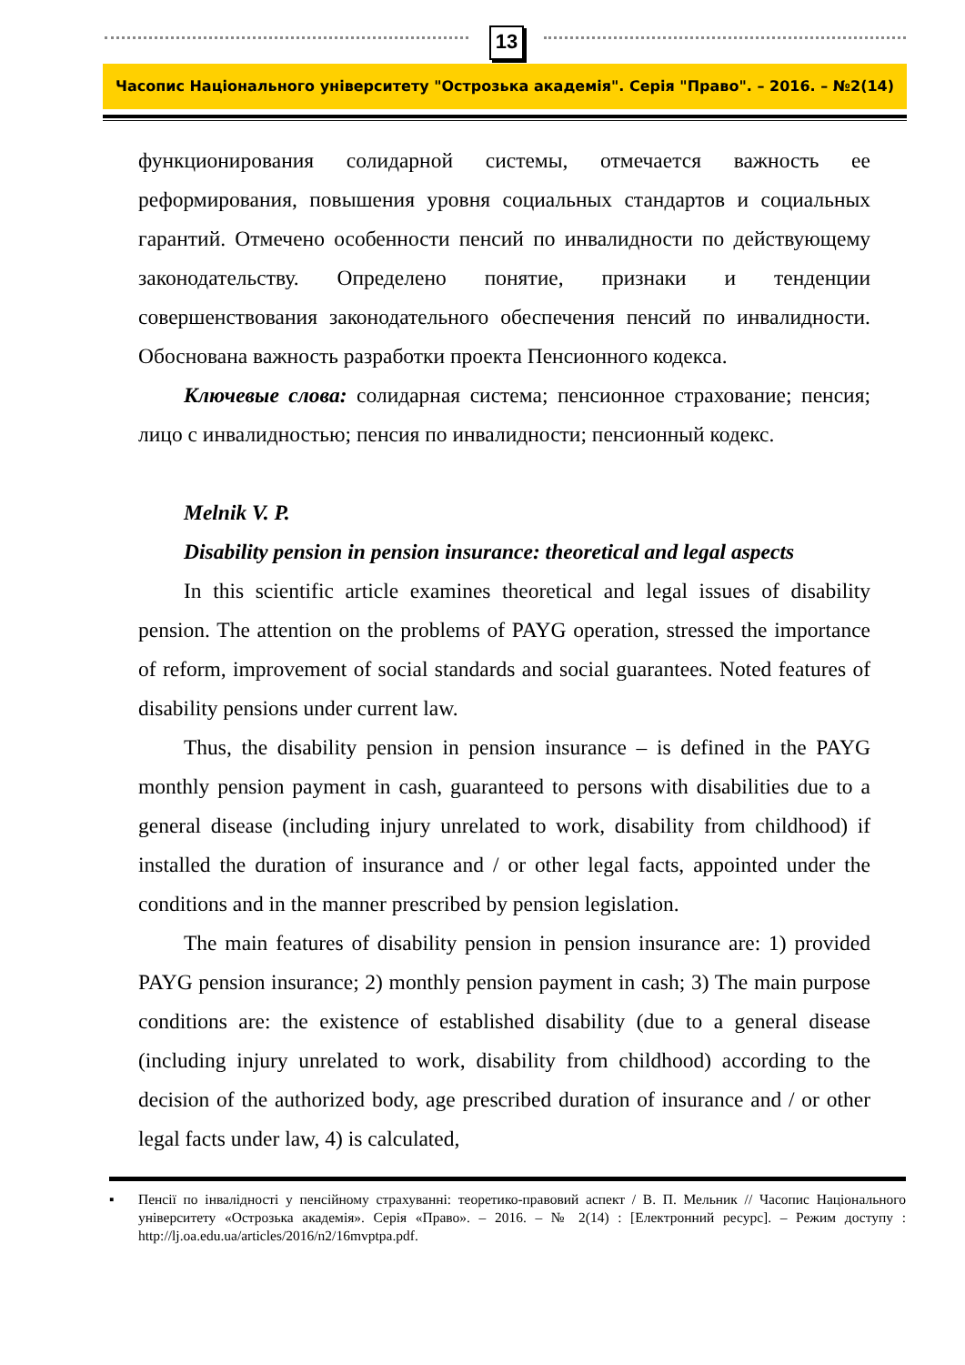13
Часопис Національного університету "Острозька академія". Серія "Право". – 2016. – №2(14)
функционирования солидарной системы, отмечается важность ее реформирования, повышения уровня социальных стандартов и социальных гарантий. Отмечено особенности пенсий по инвалидности по действующему законодательству. Определено понятие, признаки и тенденции совершенствования законодательного обеспечения пенсий по инвалидности. Обоснована важность разработки проекта Пенсионного кодекса.
Ключевые слова: солидарная система; пенсионное страхование; пенсия; лицо с инвалидностью; пенсия по инвалидности; пенсионный кодекс.
Melnik V. P.
Disability pension in pension insurance: theoretical and legal aspects
In this scientific article examines theoretical and legal issues of disability pension. The attention on the problems of PAYG operation, stressed the importance of reform, improvement of social standards and social guarantees. Noted features of disability pensions under current law.
Thus, the disability pension in pension insurance – is defined in the PAYG monthly pension payment in cash, guaranteed to persons with disabilities due to a general disease (including injury unrelated to work, disability from childhood) if installed the duration of insurance and / or other legal facts, appointed under the conditions and in the manner prescribed by pension legislation.
The main features of disability pension in pension insurance are: 1) provided PAYG pension insurance; 2) monthly pension payment in cash; 3) The main purpose conditions are: the existence of established disability (due to a general disease (including injury unrelated to work, disability from childhood) according to the decision of the authorized body, age prescribed duration of insurance and / or other legal facts under law, 4) is calculated,
▪ Пенсії по інвалідності у пенсійному страхуванні: теоретико-правовий аспект / В. П. Мельник // Часопис Національного університету «Острозька академія». Серія «Право». – 2016. – № 2(14) : [Електронний ресурс]. – Режим доступу : http://lj.oa.edu.ua/articles/2016/n2/16mvptpa.pdf.